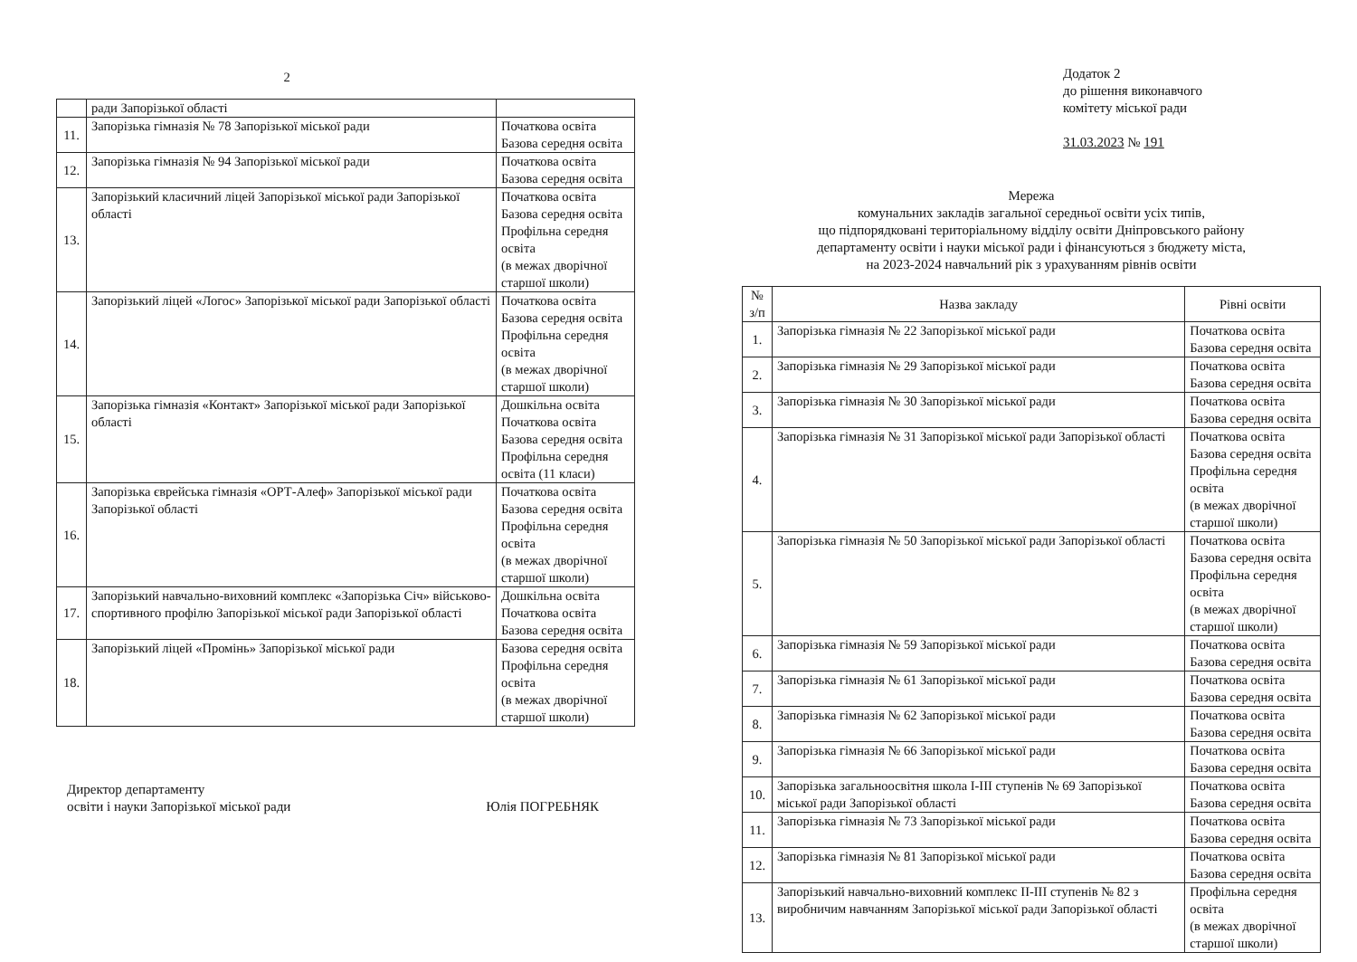2
| | ради Запорізької області | |
| 11. | Запорізька гімназія № 78 Запорізької міської ради | Початкова освіта Базова середня освіта |
| 12. | Запорізька гімназія № 94 Запорізької міської ради | Початкова освіта Базова середня освіта |
| 13. | Запорізький класичний ліцей Запорізької міської ради Запорізької області | Початкова освіта Базова середня освіта Профільна середня освіта (в межах дворічної старшої школи) |
| 14. | Запорізький ліцей «Логос» Запорізької міської ради Запорізької області | Початкова освіта Базова середня освіта Профільна середня освіта (в межах дворічної старшої школи) |
| 15. | Запорізька гімназія «Контакт» Запорізької міської ради Запорізької області | Дошкільна освіта Початкова освіта Базова середня освіта Профільна середня освіта (11 класи) |
| 16. | Запорізька єврейська гімназія «ОРТ-Алеф» Запорізької міської ради Запорізької області | Початкова освіта Базова середня освіта Профільна середня освіта (в межах дворічної старшої школи) |
| 17. | Запорізький навчально-виховний комплекс «Запорізька Січ» військово-спортивного профілю Запорізької міської ради Запорізької області | Дошкільна освіта Початкова освіта Базова середня освіта |
| 18. | Запорізький ліцей «Промінь» Запорізької міської ради | Базова середня освіта Профільна середня освіта (в межах дворічної старшої школи) |
Директор департаменту
освіти і науки Запорізької міської ради
Юлія ПОГРЕБНЯК
Додаток 2
до рішення виконавчого
комітету міської ради
31.03.2023 № 191
Мережа
комунальних закладів загальної середньої освіти усіх типів,
що підпорядковані територіальному відділу освіти Дніпровського району
департаменту освіти і науки міської ради і фінансуються з бюджету міста,
на 2023-2024 навчальний рік з урахуванням рівнів освіти
| № з/п | Назва закладу | Рівні освіти |
| --- | --- | --- |
| 1. | Запорізька гімназія № 22 Запорізької міської ради | Початкова освіта Базова середня освіта |
| 2. | Запорізька гімназія № 29 Запорізької міської ради | Початкова освіта Базова середня освіта |
| 3. | Запорізька гімназія № 30 Запорізької міської ради | Початкова освіта Базова середня освіта |
| 4. | Запорізька гімназія № 31 Запорізької міської ради Запорізької області | Початкова освіта Базова середня освіта Профільна середня освіта (в межах дворічної старшої школи) |
| 5. | Запорізька гімназія № 50 Запорізької міської ради Запорізької області | Початкова освіта Базова середня освіта Профільна середня освіта (в межах дворічної старшої школи) |
| 6. | Запорізька гімназія № 59 Запорізької міської ради | Початкова освіта Базова середня освіта |
| 7. | Запорізька гімназія № 61 Запорізької міської ради | Початкова освіта Базова середня освіта |
| 8. | Запорізька гімназія № 62 Запорізької міської ради | Початкова освіта Базова середня освіта |
| 9. | Запорізька гімназія № 66 Запорізької міської ради | Початкова освіта Базова середня освіта |
| 10. | Запорізька загальноосвітня школа І-ІІІ ступенів № 69 Запорізької міської ради Запорізької області | Початкова освіта Базова середня освіта |
| 11. | Запорізька гімназія № 73 Запорізької міської ради | Початкова освіта Базова середня освіта |
| 12. | Запорізька гімназія № 81 Запорізької міської ради | Початкова освіта Базова середня освіта |
| 13. | Запорізький навчально-виховний комплекс ІІ-ІІІ ступенів № 82 з виробничим навчанням Запорізької міської ради Запорізької області | Профільна середня освіта (в межах дворічної старшої школи) |